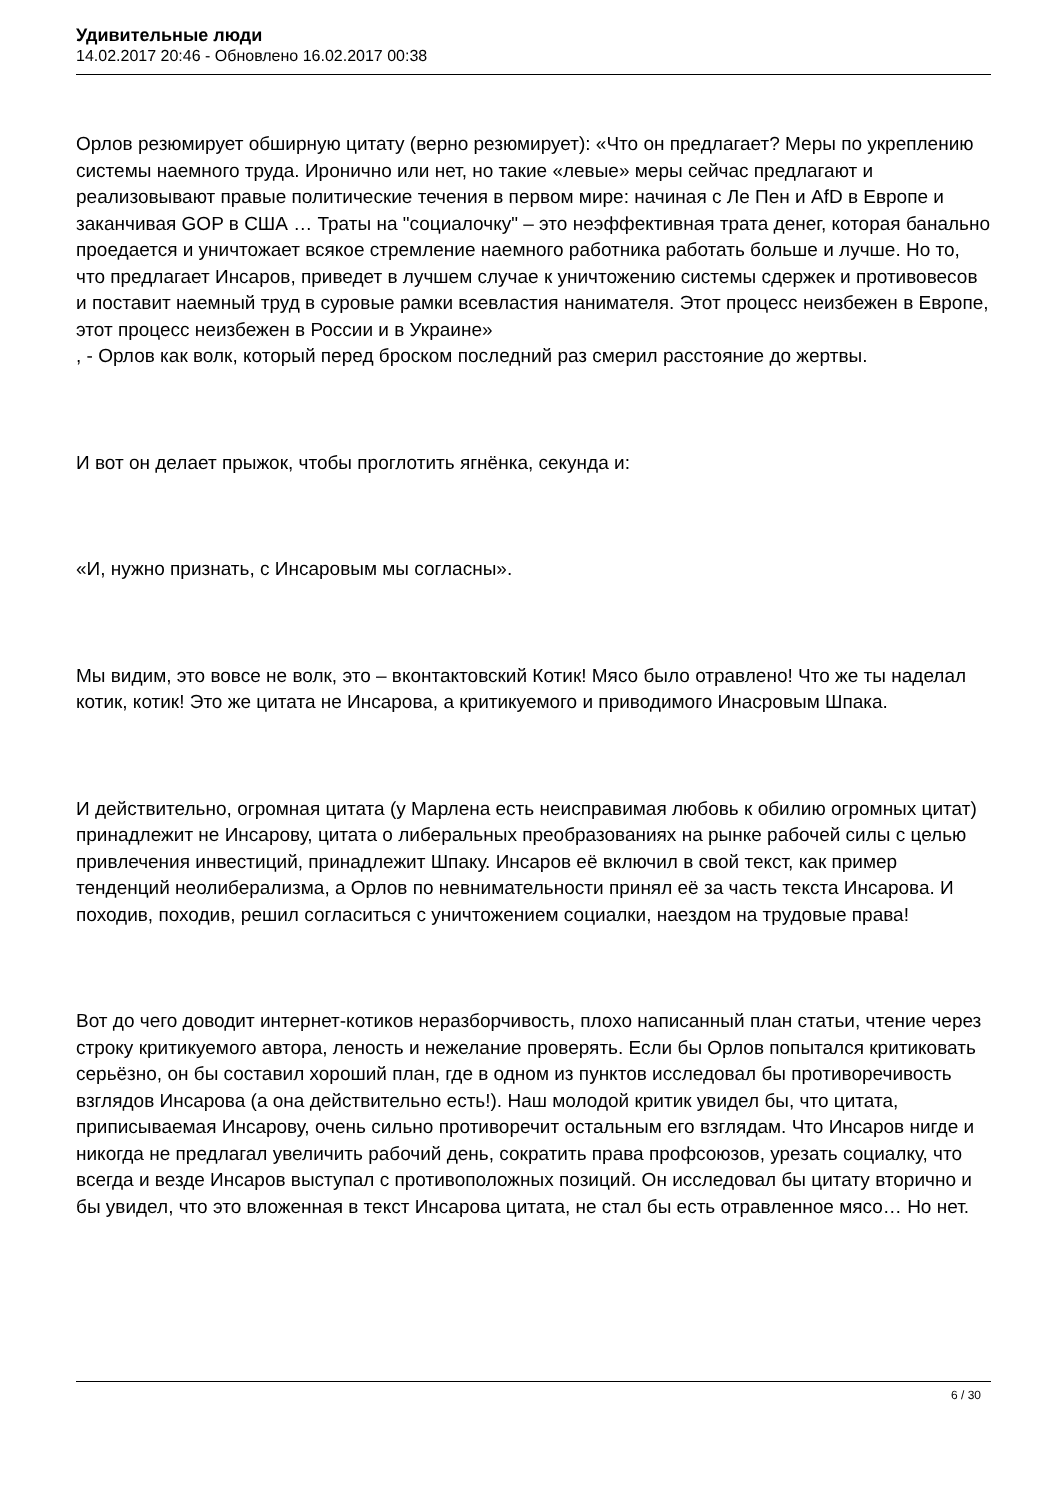Удивительные люди
14.02.2017 20:46 - Обновлено 16.02.2017 00:38
Орлов резюмирует обширную цитату (верно резюмирует): «Что он предлагает? Меры по укреплению системы наемного труда. Иронично или нет, но такие «левые» меры сейчас предлагают и реализовывают правые политические течения в первом мире: начиная с Ле Пен и AfD в Европе и заканчивая GOP в США … Траты на "социалочку" – это неэффективная трата денег, которая банально проедается и уничтожает всякое стремление наемного работника работать больше и лучше. Но то, что предлагает Инсаров, приведет в лучшем случае к уничтожению системы сдержек и противовесов и поставит наемный труд в суровые рамки всевластия нанимателя. Этот процесс неизбежен в Европе, этот процесс неизбежен в России и в Украине»
, - Орлов как волк, который перед броском последний раз смерил расстояние до жертвы.
И вот он делает прыжок, чтобы проглотить ягнёнка, секунда и:
«И, нужно признать, с Инсаровым мы согласны».
Мы видим, это вовсе не волк, это – вконтактовский Котик! Мясо было отравлено! Что же ты наделал котик, котик! Это же цитата не Инсарова, а критикуемого и приводимого Инасровым Шпака.
И действительно, огромная цитата (у Марлена есть неисправимая любовь к обилию огромных цитат) принадлежит не Инсарову, цитата о либеральных преобразованиях на рынке рабочей силы с целью привлечения инвестиций, принадлежит Шпаку. Инсаров её включил в свой текст, как пример тенденций неолиберализма, а Орлов по невнимательности принял её за часть текста Инсарова. И походив, походив, решил согласиться с уничтожением социалки, наездом на трудовые права!
Вот до чего доводит интернет-котиков неразборчивость, плохо написанный план статьи, чтение через строку критикуемого автора, леность и нежелание проверять. Если бы Орлов попытался критиковать серьёзно, он бы составил хороший план, где в одном из пунктов исследовал бы противоречивость взглядов Инсарова (а она действительно есть!). Наш молодой критик увидел бы, что цитата, приписываемая Инсарову, очень сильно противоречит остальным его взглядам. Что Инсаров нигде и никогда не предлагал увеличить рабочий день, сократить права профсоюзов, урезать социалку, что всегда и везде Инсаров выступал с противоположных позиций. Он исследовал бы цитату вторично и бы увидел, что это вложенная в текст Инсарова цитата, не стал бы есть отравленное мясо… Но нет.
6 / 30